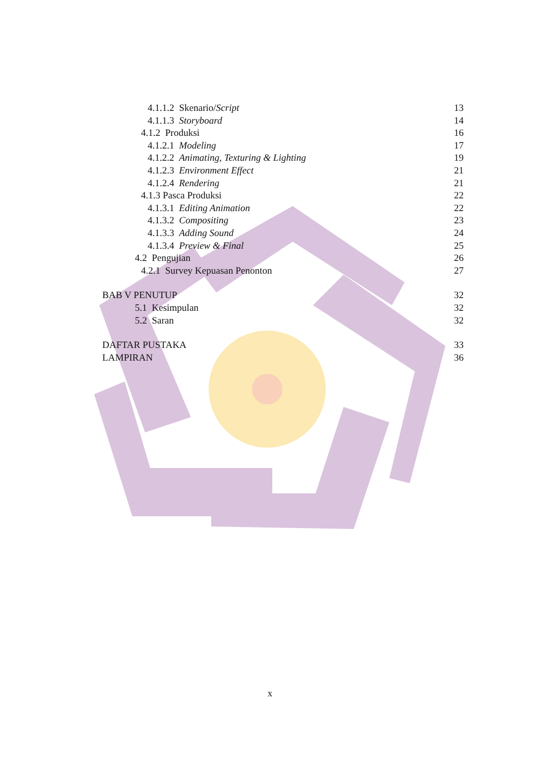4.1.1.2 Skenario/Script 13
4.1.1.3 Storyboard 14
4.1.2 Produksi 16
4.1.2.1 Modeling 17
4.1.2.2 Animating, Texturing & Lighting 19
4.1.2.3 Environment Effect 21
4.1.2.4 Rendering 21
4.1.3 Pasca Produksi 22
4.1.3.1 Editing Animation 22
4.1.3.2 Compositing 23
4.1.3.3 Adding Sound 24
4.1.3.4 Preview & Final 25
4.2 Pengujian 26
4.2.1 Survey Kepuasan Penonton 27
BAB V PENUTUP 32
5.1 Kesimpulan 32
5.2 Saran 32
DAFTAR PUSTAKA 33
LAMPIRAN 36
x